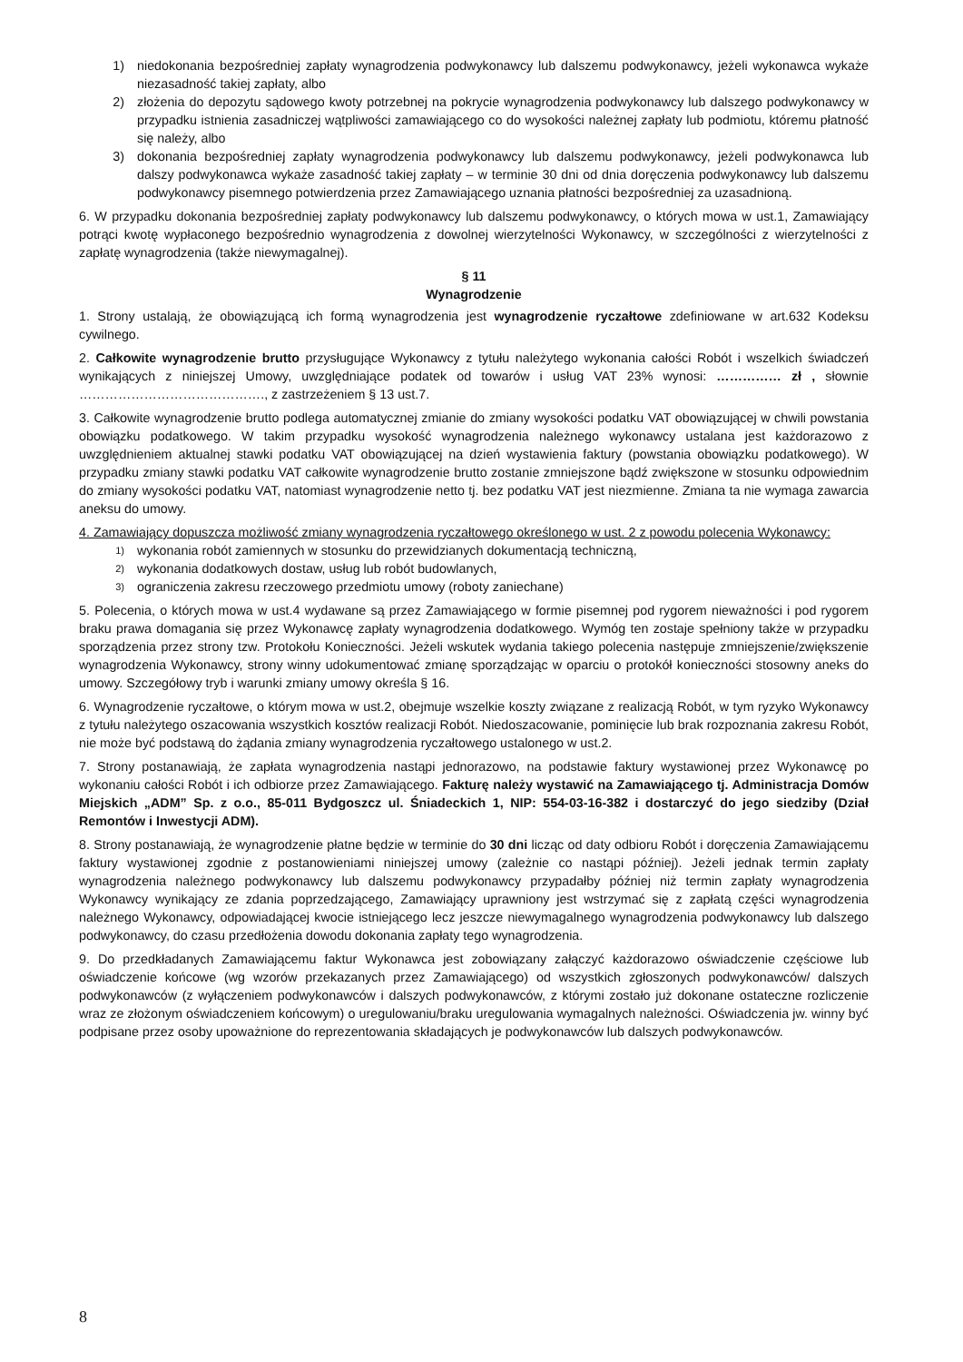1) niedokonania bezpośredniej zapłaty wynagrodzenia podwykonawcy lub dalszemu podwykonawcy, jeżeli wykonawca wykaże niezasadność takiej zapłaty, albo
2) złożenia do depozytu sądowego kwoty potrzebnej na pokrycie wynagrodzenia podwykonawcy lub dalszego podwykonawcy w przypadku istnienia zasadniczej wątpliwości zamawiającego co do wysokości należnej zapłaty lub podmiotu, któremu płatność się należy, albo
3) dokonania bezpośredniej zapłaty wynagrodzenia podwykonawcy lub dalszemu podwykonawcy, jeżeli podwykonawca lub dalszy podwykonawca wykaże zasadność takiej zapłaty – w terminie 30 dni od dnia doręczenia podwykonawcy lub dalszemu podwykonawcy pisemnego potwierdzenia przez Zamawiającego uznania płatności bezpośredniej za uzasadnioną.
6. W przypadku dokonania bezpośredniej zapłaty podwykonawcy lub dalszemu podwykonawcy, o których mowa w ust.1, Zamawiający potrąci kwotę wypłaconego bezpośrednio wynagrodzenia z dowolnej wierzytelności Wykonawcy, w szczególności z wierzytelności z zapłatę wynagrodzenia (także niewymagalnej).
§ 11
Wynagrodzenie
1. Strony ustalają, że obowiązującą ich formą wynagrodzenia jest wynagrodzenie ryczałtowe zdefiniowane w art.632 Kodeksu cywilnego.
2. Całkowite wynagrodzenie brutto przysługujące Wykonawcy z tytułu należytego wykonania całości Robót i wszelkich świadczeń wynikających z niniejszej Umowy, uwzględniające podatek od towarów i usług VAT 23% wynosi: …………… zł , słownie ……………………………………., z zastrzeżeniem § 13 ust.7.
3. Całkowite wynagrodzenie brutto podlega automatycznej zmianie do zmiany wysokości podatku VAT obowiązującej w chwili powstania obowiązku podatkowego. W takim przypadku wysokość wynagrodzenia należnego wykonawcy ustalana jest każdorazowo z uwzględnieniem aktualnej stawki podatku VAT obowiązującej na dzień wystawienia faktury (powstania obowiązku podatkowego). W przypadku zmiany stawki podatku VAT całkowite wynagrodzenie brutto zostanie zmniejszone bądź zwiększone w stosunku odpowiednim do zmiany wysokości podatku VAT, natomiast wynagrodzenie netto tj. bez podatku VAT jest niezmienne. Zmiana ta nie wymaga zawarcia aneksu do umowy.
4. Zamawiający dopuszcza możliwość zmiany wynagrodzenia ryczałtowego określonego w ust. 2 z powodu polecenia Wykonawcy:
1) wykonania robót zamiennych w stosunku do przewidzianych dokumentacją techniczną,
2) wykonania dodatkowych dostaw, usług lub robót budowlanych,
3) ograniczenia zakresu rzeczowego przedmiotu umowy (roboty zaniechane)
5. Polecenia, o których mowa w ust.4 wydawane są przez Zamawiającego w formie pisemnej pod rygorem nieważności i pod rygorem braku prawa domagania się przez Wykonawcę zapłaty wynagrodzenia dodatkowego. Wymóg ten zostaje spełniony także w przypadku sporządzenia przez strony tzw. Protokołu Konieczności. Jeżeli wskutek wydania takiego polecenia następuje zmniejszenie/zwiększenie wynagrodzenia Wykonawcy, strony winny udokumentować zmianę sporządzając w oparciu o protokół konieczności stosowny aneks do umowy. Szczegółowy tryb i warunki zmiany umowy określa § 16.
6. Wynagrodzenie ryczałtowe, o którym mowa w ust.2, obejmuje wszelkie koszty związane z realizacją Robót, w tym ryzyko Wykonawcy z tytułu należytego oszacowania wszystkich kosztów realizacji Robót. Niedoszacowanie, pominięcie lub brak rozpoznania zakresu Robót, nie może być podstawą do żądania zmiany wynagrodzenia ryczałtowego ustalonego w ust.2.
7. Strony postanawiają, że zapłata wynagrodzenia nastąpi jednorazowo, na podstawie faktury wystawionej przez Wykonawcę po wykonaniu całości Robót i ich odbiorze przez Zamawiającego. Fakturę należy wystawić na Zamawiającego tj. Administracja Domów Miejskich „ADM” Sp. z o.o., 85-011 Bydgoszcz ul. Śniadeckich 1, NIP: 554-03-16-382 i dostarczyć do jego siedziby (Dział Remontów i Inwestycji ADM).
8. Strony postanawiają, że wynagrodzenie płatne będzie w terminie do 30 dni licząc od daty odbioru Robót i doręczenia Zamawiającemu faktury wystawionej zgodnie z postanowieniami niniejszej umowy (zależnie co nastąpi później). Jeżeli jednak termin zapłaty wynagrodzenia należnego podwykonawcy lub dalszemu podwykonawcy przypadałby później niż termin zapłaty wynagrodzenia Wykonawcy wynikający ze zdania poprzedzającego, Zamawiający uprawniony jest wstrzymać się z zapłatą części wynagrodzenia należnego Wykonawcy, odpowiadającej kwocie istniejącego lecz jeszcze niewymagalnego wynagrodzenia podwykonawcy lub dalszego podwykonawcy, do czasu przedłożenia dowodu dokonania zapłaty tego wynagrodzenia.
9. Do przedkładanych Zamawiającemu faktur Wykonawca jest zobowiązany załączyć każdorazowo oświadczenie częściowe lub oświadczenie końcowe (wg wzorów przekazanych przez Zamawiającego) od wszystkich zgłoszonych podwykonawców/ dalszych podwykonawców (z wyłączeniem podwykonawców i dalszych podwykonawców, z którymi zostało już dokonane ostateczne rozliczenie wraz ze złożonym oświadczeniem końcowym) o uregulowaniu/braku uregulowania wymagalnych należności. Oświadczenia jw. winny być podpisane przez osoby upoważnione do reprezentowania składających je podwykonawców lub dalszych podwykonawców.
8